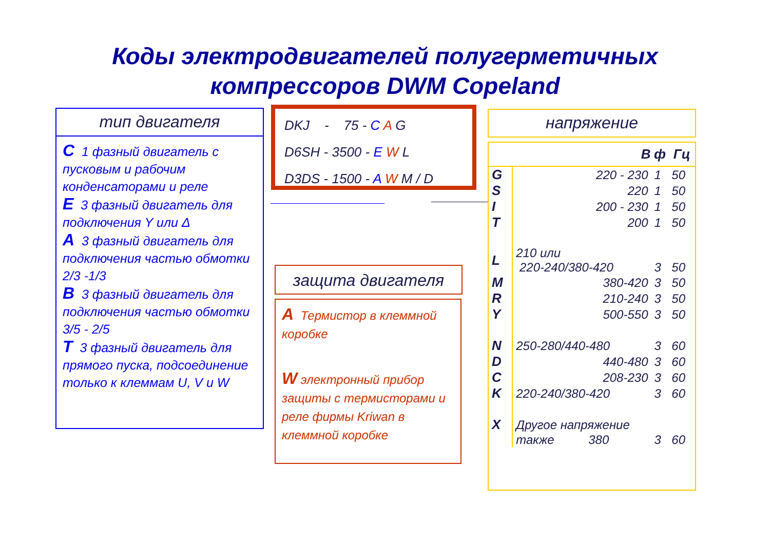Коды электродвигателей полугерметичных
компрессоров DWM Copeland
тип двигателя
C 1 фазный двигатель с пусковым и рабочим конденсаторами и реле
E 3 фазный двигатель для подключения Y или Δ
A 3 фазный двигатель для подключения частью обмотки 2/3 -1/3
B 3 фазный двигатель для подключения частью обмотки 3/5 - 2/5
T 3 фазный двигатель для прямого пуска, подсоединение только к клеммам U, V и W
DKJ - 75 - C A G
D6SH - 3500 - E W L
D3DS - 1500 - A W M / D
защита двигателя
A Термистор в клеммной коробке
W электронный прибор защиты с термисторами и реле фирмы Kriwan в клеммной коробке
напряжение
| | В | ф | Гц |
| --- | --- | --- | --- |
| G | 220 - 230 | 1 | 50 |
| S | 220 | 1 | 50 |
| I | 200 - 230 | 1 | 50 |
| T | 200 | 1 | 50 |
| L | 210 или 220-240/380-420 | 3 | 50 |
| M | 380-420 | 3 | 50 |
| R | 210-240 | 3 | 50 |
| Y | 500-550 | 3 | 50 |
| N | 250-280/440-480 | 3 | 60 |
| D | 440-480 | 3 | 60 |
| C | 208-230 | 3 | 60 |
| K | 220-240/380-420 | 3 | 60 |
| X | Другое напряжение | | |
| | также 380 | 3 | 60 |